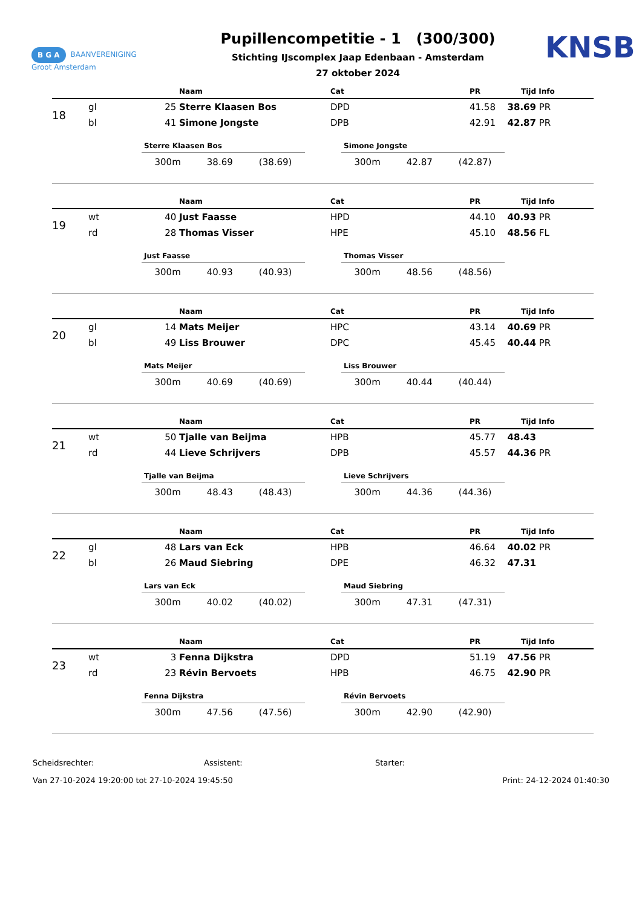B G A BAANVERENIGING
Groot Amsterdam
Pupillencompetitie - 1 (300/300)
Stichting IJscomplex Jaap Edenbaan - Amsterdam
27 oktober 2024
KNSB
| | | | Naam | Cat | PR | Tijd | Info |
| --- | --- | --- | --- | --- | --- | --- | --- |
| 18 | gl | 25 | Sterre Klaasen Bos | DPD | 41.58 | 38.69 | PR |
| | bl | 41 | Simone Jongste | DPB | 42.91 | 42.87 | PR |
Sterre Klaasen Bos
300m 38.69 (38.69)
Simone Jongste
300m 42.87 (42.87)
| | | | Naam | Cat | PR | Tijd | Info |
| --- | --- | --- | --- | --- | --- | --- | --- |
| 19 | wt | 40 | Just Faasse | HPD | 44.10 | 40.93 | PR |
| | rd | 28 | Thomas Visser | HPE | 45.10 | 48.56 | FL |
Just Faasse
300m 40.93 (40.93)
Thomas Visser
300m 48.56 (48.56)
| | | | Naam | Cat | PR | Tijd | Info |
| --- | --- | --- | --- | --- | --- | --- | --- |
| 20 | gl | 14 | Mats Meijer | HPC | 43.14 | 40.69 | PR |
| | bl | 49 | Liss Brouwer | DPC | 45.45 | 40.44 | PR |
Mats Meijer
300m 40.69 (40.69)
Liss Brouwer
300m 40.44 (40.44)
| | | | Naam | Cat | PR | Tijd | Info |
| --- | --- | --- | --- | --- | --- | --- | --- |
| 21 | wt | 50 | Tjalle van Beijma | HPB | 45.77 | 48.43 | |
| | rd | 44 | Lieve Schrijvers | DPB | 45.57 | 44.36 | PR |
Tjalle van Beijma
300m 48.43 (48.43)
Lieve Schrijvers
300m 44.36 (44.36)
| | | | Naam | Cat | PR | Tijd | Info |
| --- | --- | --- | --- | --- | --- | --- | --- |
| 22 | gl | 48 | Lars van Eck | HPB | 46.64 | 40.02 | PR |
| | bl | 26 | Maud Siebring | DPE | 46.32 | 47.31 | |
Lars van Eck
300m 40.02 (40.02)
Maud Siebring
300m 47.31 (47.31)
| | | | Naam | Cat | PR | Tijd | Info |
| --- | --- | --- | --- | --- | --- | --- | --- |
| 23 | wt | 3 | Fenna Dijkstra | DPD | 51.19 | 47.56 | PR |
| | rd | 23 | Révin Bervoets | HPB | 46.75 | 42.90 | PR |
Fenna Dijkstra
300m 47.56 (47.56)
Révin Bervoets
300m 42.90 (42.90)
Scheidsrechter: Assistent: Starter:
Van 27-10-2024 19:20:00 tot 27-10-2024 19:45:50 Print: 24-12-2024 01:40:30